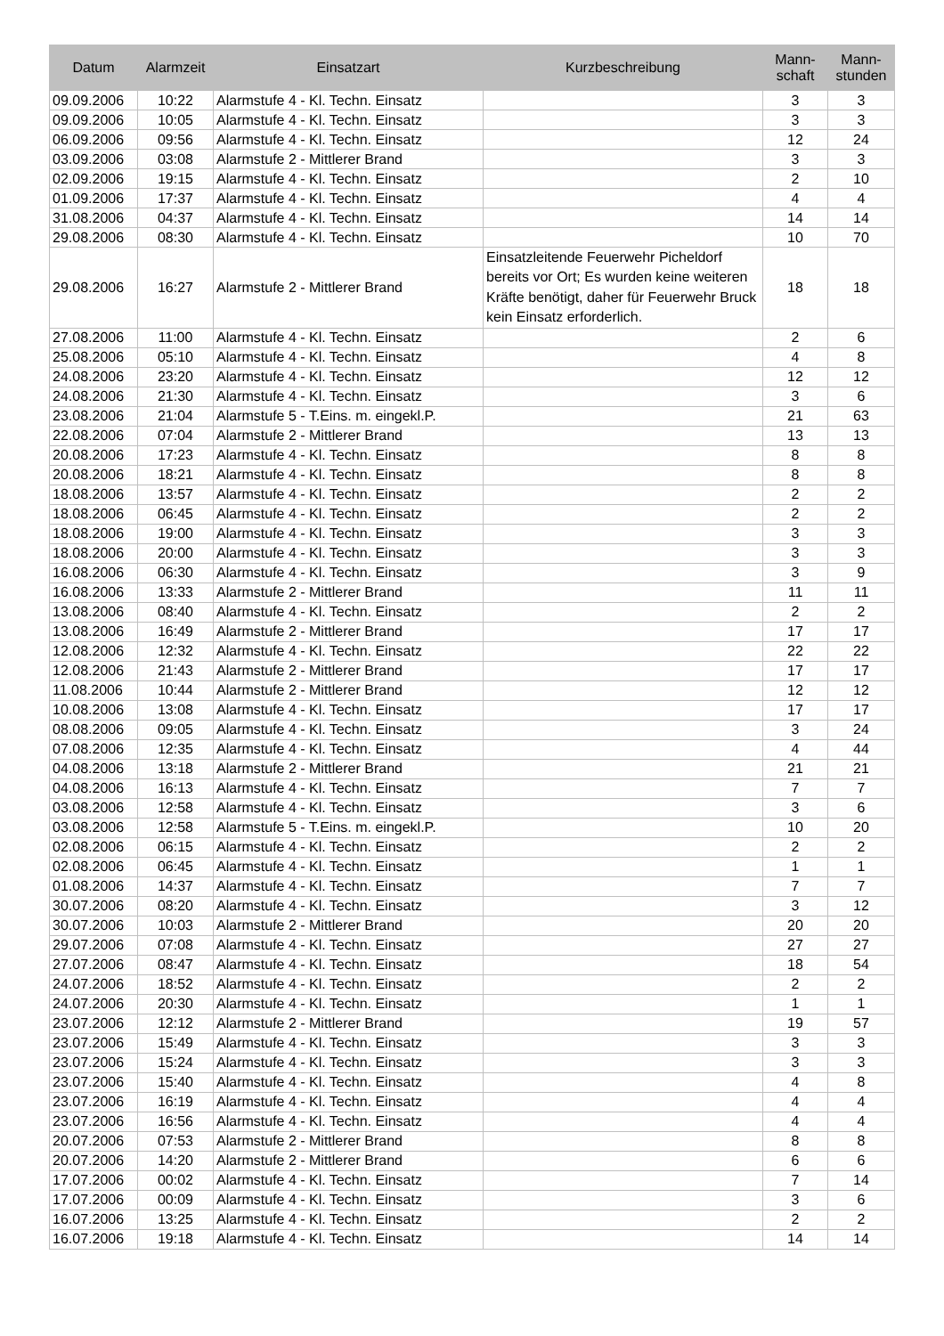| Datum | Alarmzeit | Einsatzart | Kurzbeschreibung | Mann- schaft | Mann- stunden |
| --- | --- | --- | --- | --- | --- |
| 09.09.2006 | 10:22 | Alarmstufe 4 - Kl. Techn. Einsatz | | 3 | 3 |
| 09.09.2006 | 10:05 | Alarmstufe 4 - Kl. Techn. Einsatz | | 3 | 3 |
| 06.09.2006 | 09:56 | Alarmstufe 4 - Kl. Techn. Einsatz | | 12 | 24 |
| 03.09.2006 | 03:08 | Alarmstufe 2 - Mittlerer Brand | | 3 | 3 |
| 02.09.2006 | 19:15 | Alarmstufe 4 - Kl. Techn. Einsatz | | 2 | 10 |
| 01.09.2006 | 17:37 | Alarmstufe 4 - Kl. Techn. Einsatz | | 4 | 4 |
| 31.08.2006 | 04:37 | Alarmstufe 4 - Kl. Techn. Einsatz | | 14 | 14 |
| 29.08.2006 | 08:30 | Alarmstufe 4 - Kl. Techn. Einsatz | | 10 | 70 |
| 29.08.2006 | 16:27 | Alarmstufe 2 - Mittlerer Brand | Einsatzleitende Feuerwehr Picheldorf bereits vor Ort; Es wurden keine weiteren Kräfte benötigt, daher für Feuerwehr Bruck kein Einsatz erforderlich. | 18 | 18 |
| 27.08.2006 | 11:00 | Alarmstufe 4 - Kl. Techn. Einsatz | | 2 | 6 |
| 25.08.2006 | 05:10 | Alarmstufe 4 - Kl. Techn. Einsatz | | 4 | 8 |
| 24.08.2006 | 23:20 | Alarmstufe 4 - Kl. Techn. Einsatz | | 12 | 12 |
| 24.08.2006 | 21:30 | Alarmstufe 4 - Kl. Techn. Einsatz | | 3 | 6 |
| 23.08.2006 | 21:04 | Alarmstufe 5 - T.Eins. m. eingekl.P. | | 21 | 63 |
| 22.08.2006 | 07:04 | Alarmstufe 2 - Mittlerer Brand | | 13 | 13 |
| 20.08.2006 | 17:23 | Alarmstufe 4 - Kl. Techn. Einsatz | | 8 | 8 |
| 20.08.2006 | 18:21 | Alarmstufe 4 - Kl. Techn. Einsatz | | 8 | 8 |
| 18.08.2006 | 13:57 | Alarmstufe 4 - Kl. Techn. Einsatz | | 2 | 2 |
| 18.08.2006 | 06:45 | Alarmstufe 4 - Kl. Techn. Einsatz | | 2 | 2 |
| 18.08.2006 | 19:00 | Alarmstufe 4 - Kl. Techn. Einsatz | | 3 | 3 |
| 18.08.2006 | 20:00 | Alarmstufe 4 - Kl. Techn. Einsatz | | 3 | 3 |
| 16.08.2006 | 06:30 | Alarmstufe 4 - Kl. Techn. Einsatz | | 3 | 9 |
| 16.08.2006 | 13:33 | Alarmstufe 2 - Mittlerer Brand | | 11 | 11 |
| 13.08.2006 | 08:40 | Alarmstufe 4 - Kl. Techn. Einsatz | | 2 | 2 |
| 13.08.2006 | 16:49 | Alarmstufe 2 - Mittlerer Brand | | 17 | 17 |
| 12.08.2006 | 12:32 | Alarmstufe 4 - Kl. Techn. Einsatz | | 22 | 22 |
| 12.08.2006 | 21:43 | Alarmstufe 2 - Mittlerer Brand | | 17 | 17 |
| 11.08.2006 | 10:44 | Alarmstufe 2 - Mittlerer Brand | | 12 | 12 |
| 10.08.2006 | 13:08 | Alarmstufe 4 - Kl. Techn. Einsatz | | 17 | 17 |
| 08.08.2006 | 09:05 | Alarmstufe 4 - Kl. Techn. Einsatz | | 3 | 24 |
| 07.08.2006 | 12:35 | Alarmstufe 4 - Kl. Techn. Einsatz | | 4 | 44 |
| 04.08.2006 | 13:18 | Alarmstufe 2 - Mittlerer Brand | | 21 | 21 |
| 04.08.2006 | 16:13 | Alarmstufe 4 - Kl. Techn. Einsatz | | 7 | 7 |
| 03.08.2006 | 12:58 | Alarmstufe 4 - Kl. Techn. Einsatz | | 3 | 6 |
| 03.08.2006 | 12:58 | Alarmstufe 5 - T.Eins. m. eingekl.P. | | 10 | 20 |
| 02.08.2006 | 06:15 | Alarmstufe 4 - Kl. Techn. Einsatz | | 2 | 2 |
| 02.08.2006 | 06:45 | Alarmstufe 4 - Kl. Techn. Einsatz | | 1 | 1 |
| 01.08.2006 | 14:37 | Alarmstufe 4 - Kl. Techn. Einsatz | | 7 | 7 |
| 30.07.2006 | 08:20 | Alarmstufe 4 - Kl. Techn. Einsatz | | 3 | 12 |
| 30.07.2006 | 10:03 | Alarmstufe 2 - Mittlerer Brand | | 20 | 20 |
| 29.07.2006 | 07:08 | Alarmstufe 4 - Kl. Techn. Einsatz | | 27 | 27 |
| 27.07.2006 | 08:47 | Alarmstufe 4 - Kl. Techn. Einsatz | | 18 | 54 |
| 24.07.2006 | 18:52 | Alarmstufe 4 - Kl. Techn. Einsatz | | 2 | 2 |
| 24.07.2006 | 20:30 | Alarmstufe 4 - Kl. Techn. Einsatz | | 1 | 1 |
| 23.07.2006 | 12:12 | Alarmstufe 2 - Mittlerer Brand | | 19 | 57 |
| 23.07.2006 | 15:49 | Alarmstufe 4 - Kl. Techn. Einsatz | | 3 | 3 |
| 23.07.2006 | 15:24 | Alarmstufe 4 - Kl. Techn. Einsatz | | 3 | 3 |
| 23.07.2006 | 15:40 | Alarmstufe 4 - Kl. Techn. Einsatz | | 4 | 8 |
| 23.07.2006 | 16:19 | Alarmstufe 4 - Kl. Techn. Einsatz | | 4 | 4 |
| 23.07.2006 | 16:56 | Alarmstufe 4 - Kl. Techn. Einsatz | | 4 | 4 |
| 20.07.2006 | 07:53 | Alarmstufe 2 - Mittlerer Brand | | 8 | 8 |
| 20.07.2006 | 14:20 | Alarmstufe 2 - Mittlerer Brand | | 6 | 6 |
| 17.07.2006 | 00:02 | Alarmstufe 4 - Kl. Techn. Einsatz | | 7 | 14 |
| 17.07.2006 | 00:09 | Alarmstufe 4 - Kl. Techn. Einsatz | | 3 | 6 |
| 16.07.2006 | 13:25 | Alarmstufe 4 - Kl. Techn. Einsatz | | 2 | 2 |
| 16.07.2006 | 19:18 | Alarmstufe 4 - Kl. Techn. Einsatz | | 14 | 14 |